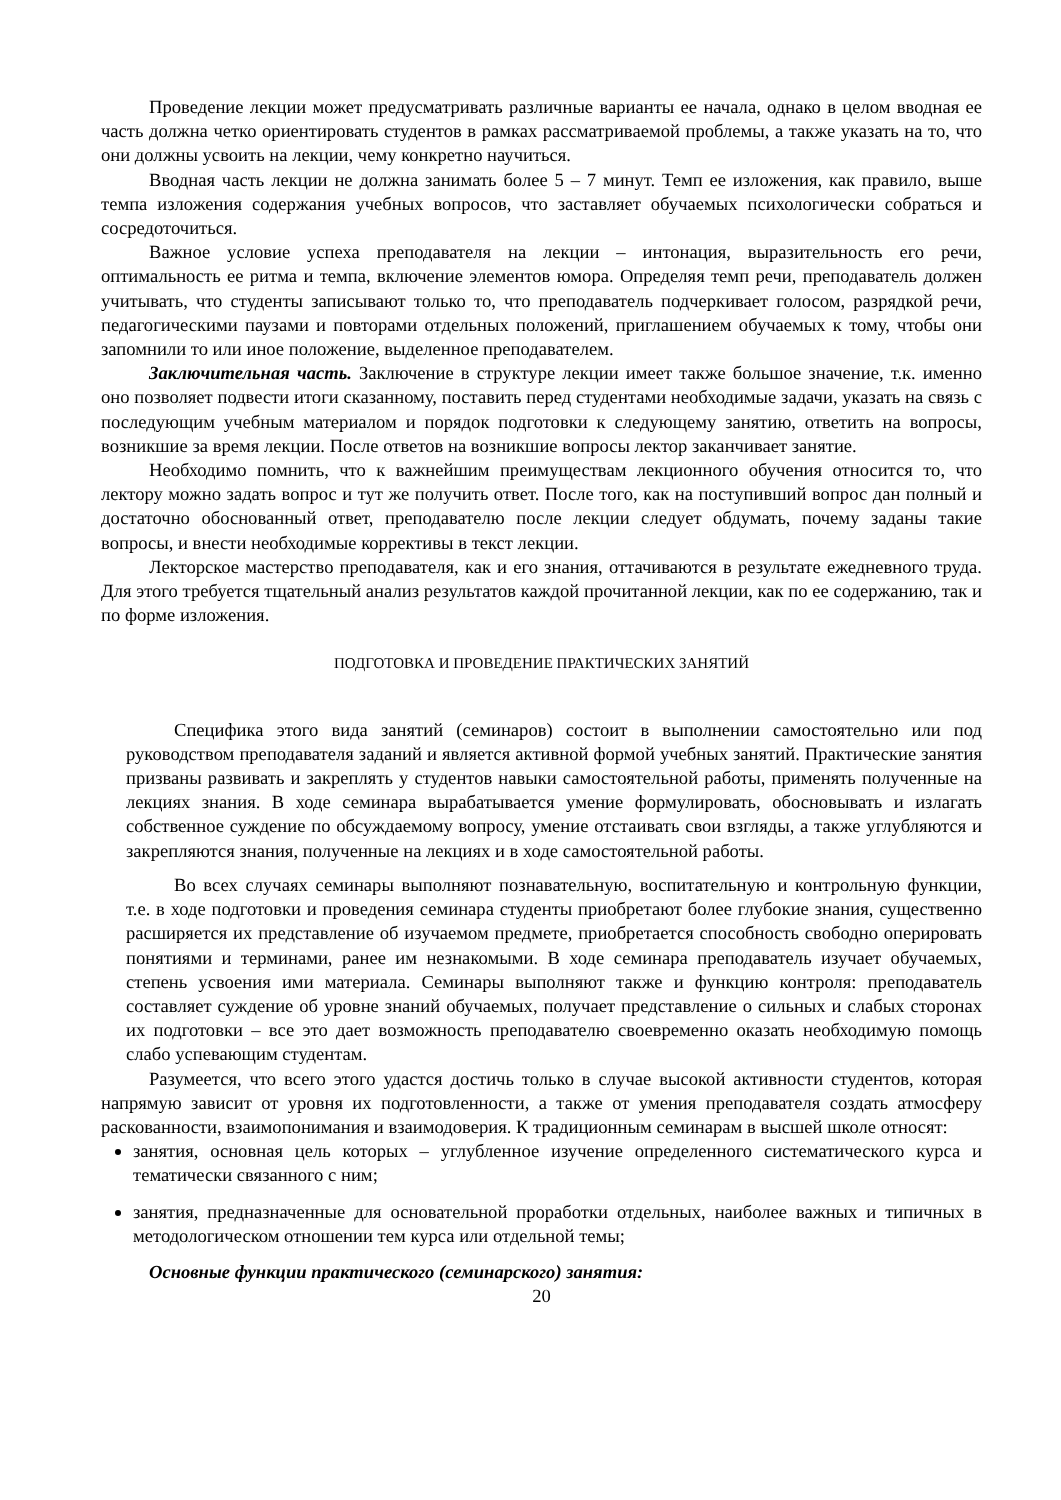Проведение лекции может предусматривать различные варианты ее начала, однако в целом вводная ее часть должна четко ориентировать студентов в рамках рассматриваемой проблемы, а также указать на то, что они должны усвоить на лекции, чему конкретно научиться.
Вводная часть лекции не должна занимать более 5 – 7 минут. Темп ее изложения, как правило, выше темпа изложения содержания учебных вопросов, что заставляет обучаемых психологически собраться и сосредоточиться.
Важное условие успеха преподавателя на лекции – интонация, выразительность его речи, оптимальность ее ритма и темпа, включение элементов юмора. Определяя темп речи, преподаватель должен учитывать, что студенты записывают только то, что преподаватель подчеркивает голосом, разрядкой речи, педагогическими паузами и повторами отдельных положений, приглашением обучаемых к тому, чтобы они запомнили то или иное положение, выделенное преподавателем.
Заключительная часть. Заключение в структуре лекции имеет также большое значение, т.к. именно оно позволяет подвести итоги сказанному, поставить перед студентами необходимые задачи, указать на связь с последующим учебным материалом и порядок подготовки к следующему занятию, ответить на вопросы, возникшие за время лекции. После ответов на возникшие вопросы лектор заканчивает занятие.
Необходимо помнить, что к важнейшим преимуществам лекционного обучения относится то, что лектору можно задать вопрос и тут же получить ответ. После того, как на поступивший вопрос дан полный и достаточно обоснованный ответ, преподавателю после лекции следует обдумать, почему заданы такие вопросы, и внести необходимые коррективы в текст лекции.
Лекторское мастерство преподавателя, как и его знания, оттачиваются в результате ежедневного труда. Для этого требуется тщательный анализ результатов каждой прочитанной лекции, как по ее содержанию, так и по форме изложения.
ПОДГОТОВКА И ПРОВЕДЕНИЕ ПРАКТИЧЕСКИХ ЗАНЯТИЙ
Специфика этого вида занятий (семинаров) состоит в выполнении самостоятельно или под руководством преподавателя заданий и является активной формой учебных занятий. Практические занятия призваны развивать и закреплять у студентов навыки самостоятельной работы, применять полученные на лекциях знания. В ходе семинара вырабатывается умение формулировать, обосновывать и излагать собственное суждение по обсуждаемому вопросу, умение отстаивать свои взгляды, а также углубляются и закрепляются знания, полученные на лекциях и в ходе самостоятельной работы.
Во всех случаях семинары выполняют познавательную, воспитательную и контрольную функции, т.е. в ходе подготовки и проведения семинара студенты приобретают более глубокие знания, существенно расширяется их представление об изучаемом предмете, приобретается способность свободно оперировать понятиями и терминами, ранее им незнакомыми. В ходе семинара преподаватель изучает обучаемых, степень усвоения ими материала. Семинары выполняют также и функцию контроля: преподаватель составляет суждение об уровне знаний обучаемых, получает представление о сильных и слабых сторонах их подготовки – все это дает возможность преподавателю своевременно оказать необходимую помощь слабо успевающим студентам.
Разумеется, что всего этого удастся достичь только в случае высокой активности студентов, которая напрямую зависит от уровня их подготовленности, а также от умения преподавателя создать атмосферу раскованности, взаимопонимания и взаимодоверия. К традиционным семинарам в высшей школе относят:
занятия, основная цель которых – углубленное изучение определенного систематического курса и тематически связанного с ним;
занятия, предназначенные для основательной проработки отдельных, наиболее важных и типичных в методологическом отношении тем курса или отдельной темы;
Основные функции практического (семинарского) занятия:
20